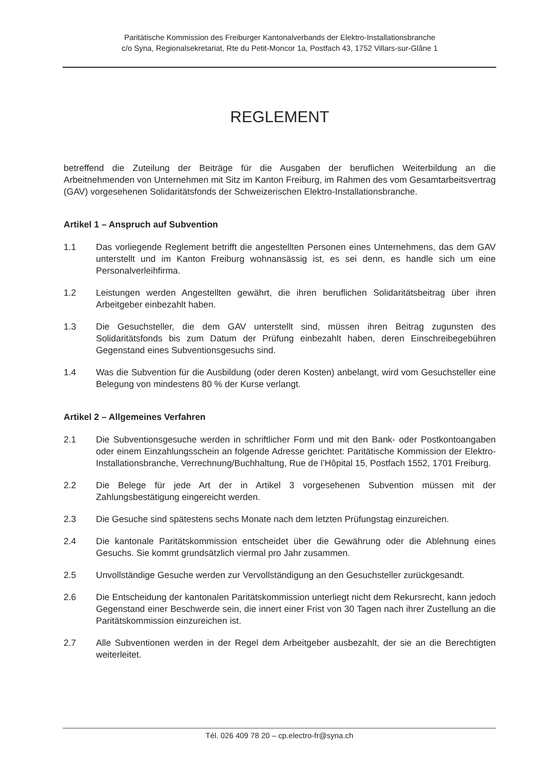Paritätische Kommission des Freiburger Kantonalverbands der Elektro-Installationsbranche
c/o Syna, Regionalsekretariat, Rte du Petit-Moncor 1a, Postfach 43, 1752 Villars-sur-Glâne 1
REGLEMENT
betreffend die Zuteilung der Beiträge für die Ausgaben der beruflichen Weiterbildung an die Arbeitnehmenden von Unternehmen mit Sitz im Kanton Freiburg, im Rahmen des vom Gesamtarbeitsvertrag (GAV) vorgesehenen Solidaritätsfonds der Schweizerischen Elektro-Installationsbranche.
Artikel 1 – Anspruch auf Subvention
1.1 Das vorliegende Reglement betrifft die angestellten Personen eines Unternehmens, das dem GAV unterstellt und im Kanton Freiburg wohnansässig ist, es sei denn, es handle sich um eine Personalverleihfirma.
1.2 Leistungen werden Angestellten gewährt, die ihren beruflichen Solidaritätsbeitrag über ihren Arbeitgeber einbezahlt haben.
1.3 Die Gesuchsteller, die dem GAV unterstellt sind, müssen ihren Beitrag zugunsten des Solidaritätsfonds bis zum Datum der Prüfung einbezahlt haben, deren Einschreibegebühren Gegenstand eines Subventionsgesuchs sind.
1.4 Was die Subvention für die Ausbildung (oder deren Kosten) anbelangt, wird vom Gesuchsteller eine Belegung von mindestens 80 % der Kurse verlangt.
Artikel 2 – Allgemeines Verfahren
2.1 Die Subventionsgesuche werden in schriftlicher Form und mit den Bank- oder Postkontoangaben oder einem Einzahlungsschein an folgende Adresse gerichtet: Paritätische Kommission der Elektro-Installationsbranche, Verrechnung/Buchhaltung, Rue de l’Hôpital 15, Postfach 1552, 1701 Freiburg.
2.2 Die Belege für jede Art der in Artikel 3 vorgesehenen Subvention müssen mit der Zahlungsbestätigung eingereicht werden.
2.3 Die Gesuche sind spätestens sechs Monate nach dem letzten Prüfungstag einzureichen.
2.4 Die kantonale Paritätskommission entscheidet über die Gewährung oder die Ablehnung eines Gesuchs. Sie kommt grundsätzlich viermal pro Jahr zusammen.
2.5 Unvollständige Gesuche werden zur Vervollständigung an den Gesuchsteller zurückgesandt.
2.6 Die Entscheidung der kantonalen Paritätskommission unterliegt nicht dem Rekursrecht, kann jedoch Gegenstand einer Beschwerde sein, die innert einer Frist von 30 Tagen nach ihrer Zustellung an die Paritätskommission einzureichen ist.
2.7 Alle Subventionen werden in der Regel dem Arbeitgeber ausbezahlt, der sie an die Berechtigten weiterleitet.
Tél. 026 409 78 20 – cp.electro-fr@syna.ch